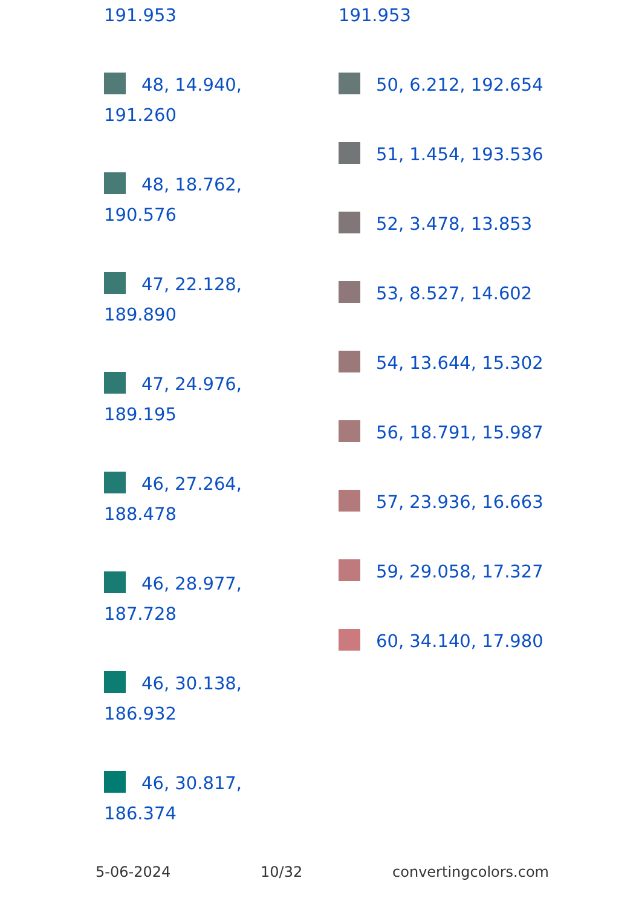191.953
48, 14.940, 191.260
48, 18.762, 190.576
47, 22.128, 189.890
47, 24.976, 189.195
46, 27.264, 188.478
46, 28.977, 187.728
46, 30.138, 186.932
46, 30.817, 186.374
191.953
50, 6.212, 192.654
51, 1.454, 193.536
52, 3.478, 13.853
53, 8.527, 14.602
54, 13.644, 15.302
56, 18.791, 15.987
57, 23.936, 16.663
59, 29.058, 17.327
60, 34.140, 17.980
5-06-2024 10/32 convertingcolors.com